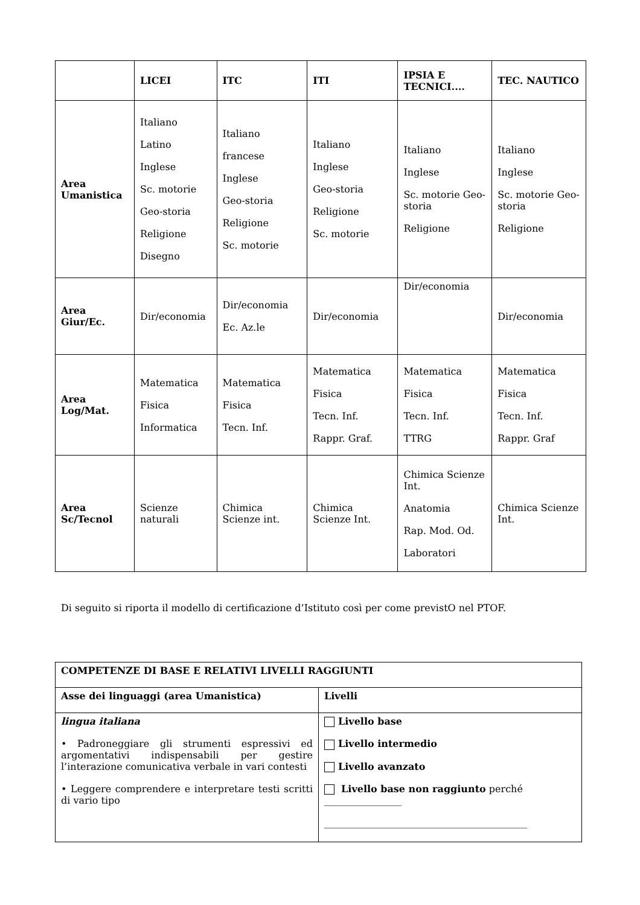| | LICEI | ITC | ITI | IPSIA E TECNICI.... | TEC. NAUTICO |
| --- | --- | --- | --- | --- | --- |
| Area Umanistica | Italiano Latino Inglese Sc. motorie Geo-storia Religione Disegno | Italiano francese Inglese Geo-storia Religione Sc. motorie | Italiano Inglese Geo-storia Religione Sc. motorie | Italiano Inglese Sc. motorie Geo-storia Religione | Italiano Inglese Sc. motorie Geo-storia Religione |
| Area Giur/Ec. | Dir/economia | Dir/economia Ec. Az.le | Dir/economia | Dir/economia | Dir/economia |
| Area Log/Mat. | Matematica Fisica Informatica | Matematica Fisica Tecn. Inf. | Matematica Fisica Tecn. Inf. Rappr. Graf. | Matematica Fisica Tecn. Inf. TTRG | Matematica Fisica Tecn. Inf. Rappr. Graf |
| Area Sc/Tecnol | Scienze naturali | Chimica Scienze int. | Chimica Scienze Int. | Chimica Scienze Int. Anatomia Rap. Mod. Od. Laboratori | Chimica Scienze Int. |
Di seguito si riporta il modello di certificazione d’Istituto così per come previstO nel PTOF.
| COMPETENZE DI BASE E RELATIVI LIVELLI RAGGIUNTI | |
| --- | --- |
| Asse dei linguaggi (area Umanistica) | Livelli |
| lingua italiana • Padroneggiare gli strumenti espressivi ed argomentativi indispensabili per gestire l’interazione comunicativa verbale in vari contesti • Leggere comprendere e interpretare testi scritti di vario tipo | Livello base Livello intermedio Livello avanzato Livello base non raggiunto perché ________________ __________________________________________ |